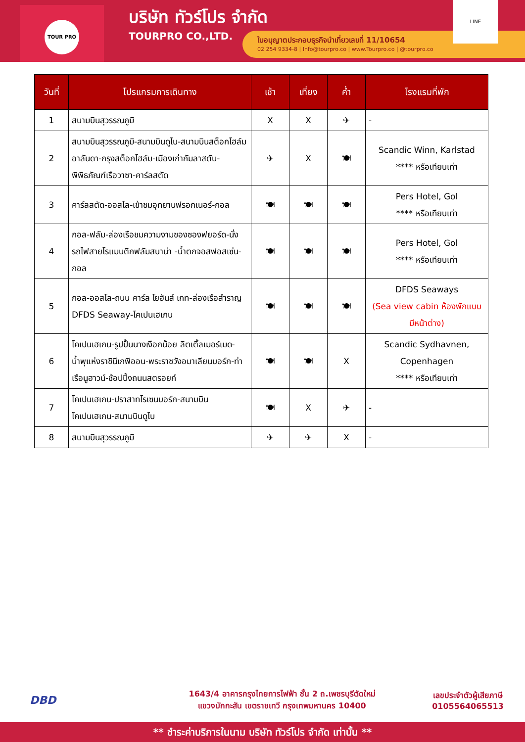TOUR PRO
บริษัท ทัวร์โปร จำกัด
TOURPRO CO.,LTD.
ใบอนุญาตประกอบธุรกิจนำเที่ยวเลขที่ 11/10654
02 254 9334-8 | Info@tourpro.co | www.Tourpro.co | @tourpro.co
LINE
| วันที่ | โปรแกรมการเดินทาง | เช้า | เที่ยง | ค่ำ | โรงแรมที่พัก |
| --- | --- | --- | --- | --- | --- |
| 1 | สนามบินสุวรรณภูมิ | X | X | ✈ | - |
| 2 | สนามบินสุวรรณภูมิ-สนามบินดูไบ-สนามบินสต็อกโฮล์ม อาลันดา-กรุงสต็อกโฮล์ม-เมืองเก่ากัมลาสตัน-พิพิธภัณฑ์เรือวาซา-คาร์ลสตัด | ✈ | X | 🍽 | Scandic Winn, Karlstad **** หรือเทียบเท่า |
| 3 | คาร์ลสตัด-ออสโล-เข้าชมอุทยานฟรอกเนอร์-กอล | 🍽 | 🍽 | 🍽 | Pers Hotel, Gol **** หรือเทียบเท่า |
| 4 | กอล-ฟลัม-ล่องเรือชมความงามของซองฟยอร์ด-นั่งรถไฟสายโรแมนติกฟลัมสบาน่า -น้ำตกจอสฟอสเซ่น-กอล | 🍽 | 🍽 | 🍽 | Pers Hotel, Gol **** หรือเทียบเท่า |
| 5 | กอล-ออสโล-ถนน คาร์ล โยฮันส์ เกท-ล่องเรือสำราญ DFDS Seaway-โคเปนเฮเกน | 🍽 | 🍽 | 🍽 | DFDS Seaways (Sea view cabin ห้องพักแบบมีหน้าต่าง) |
| 6 | โคเปนเฮเกน-รูปปั้นนางเงือกน้อย ลิตเติ้ลเมอร์เมด-น้ำพุแห่งราชินีเกฟิออน-พระราชวังอมาเลียนบอร์ก-ท่าเรือนูฮาวน์-ช้อปปิ้งถนนสตรอยก์ | 🍽 | 🍽 | X | Scandic Sydhavnen, Copenhagen **** หรือเทียบเท่า |
| 7 | โคเปนเฮเกน-ปราสาทโรเซนบอร์ก-สนามบินโคเปนเฮเกน-สนามบินดูไบ | 🍽 | X | ✈ | - |
| 8 | สนามบินสุวรรณภูมิ | ✈ | ✈ | X | - |
DBD
1643/4 อาคารกรุงไทยการไฟฟ้า ชั้น 2 ถ.เพชรบุรีตัดใหม่
แขวงมักกะสัน เขตราชเทวี กรุงเทพมหานคร 10400
เลขประจำตัวผู้เสียภาษี
0105564065513
** ชำระค่าบริการในนาม บริษัท ทัวร์โปร จำกัด เท่านั้น **